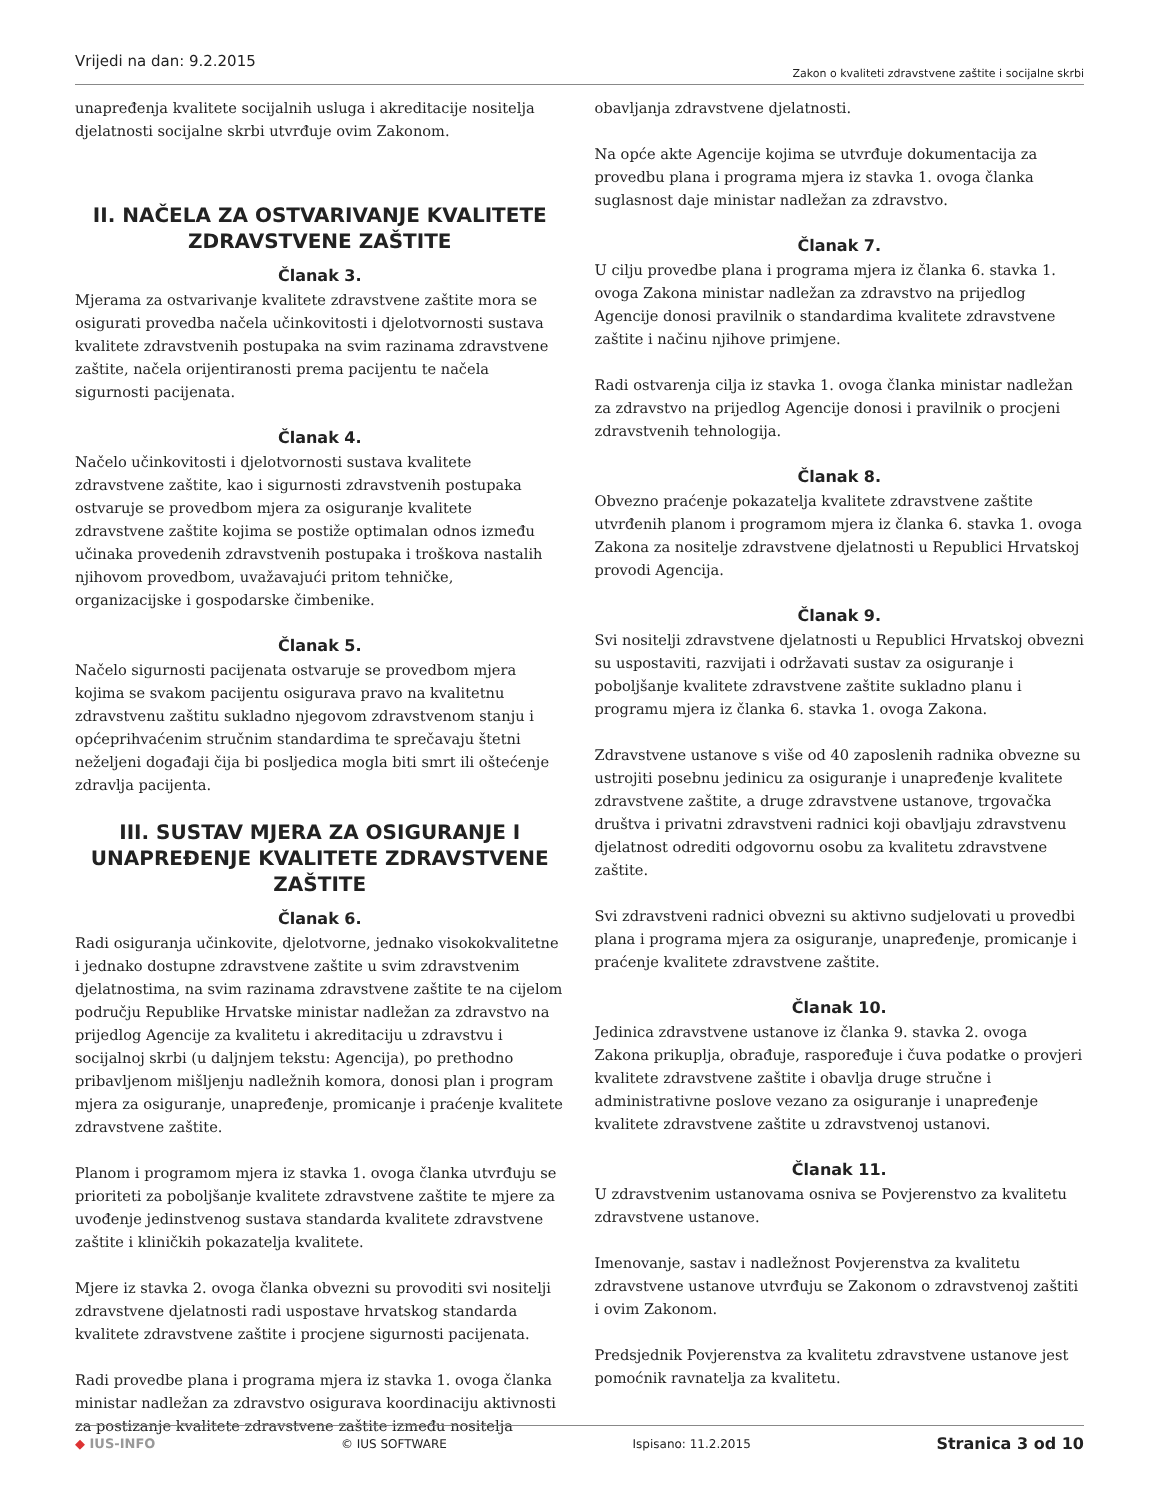Vrijedi na dan: 9.2.2015
Zakon o kvaliteti zdravstvene zaštite i socijalne skrbi
unapređenja kvalitete socijalnih usluga i akreditacije nositelja djelatnosti socijalne skrbi utvrđuje ovim Zakonom.
II. NAČELA ZA OSTVARIVANJE KVALITETE ZDRAVSTVENE ZAŠTITE
Članak 3.
Mjerama za ostvarivanje kvalitete zdravstvene zaštite mora se osigurati provedba načela učinkovitosti i djelotvornosti sustava kvalitete zdravstvenih postupaka na svim razinama zdravstvene zaštite, načela orijentiranosti prema pacijentu te načela sigurnosti pacijenata.
Članak 4.
Načelo učinkovitosti i djelotvornosti sustava kvalitete zdravstvene zaštite, kao i sigurnosti zdravstvenih postupaka ostvaruje se provedbom mjera za osiguranje kvalitete zdravstvene zaštite kojima se postiže optimalan odnos između učinaka provedenih zdravstvenih postupaka i troškova nastalih njihovom provedbom, uvažavajući pritom tehničke, organizacijske i gospodarske čimbenike.
Članak 5.
Načelo sigurnosti pacijenata ostvaruje se provedbom mjera kojima se svakom pacijentu osigurava pravo na kvalitetnu zdravstvenu zaštitu sukladno njegovom zdravstvenom stanju i općeprihvaćenim stručnim standardima te sprečavaju štetni neželjeni događaji čija bi posljedica mogla biti smrt ili oštećenje zdravlja pacijenta.
III. SUSTAV MJERA ZA OSIGURANJE I UNAPREĐENJE KVALITETE ZDRAVSTVENE ZAŠTITE
Članak 6.
Radi osiguranja učinkovite, djelotvorne, jednako visokokvalitetne i jednako dostupne zdravstvene zaštite u svim zdravstvenim djelatnostima, na svim razinama zdravstvene zaštite te na cijelom području Republike Hrvatske ministar nadležan za zdravstvo na prijedlog Agencije za kvalitetu i akreditaciju u zdravstvu i socijalnoj skrbi (u daljnjem tekstu: Agencija), po prethodno pribavljenom mišljenju nadležnih komora, donosi plan i program mjera za osiguranje, unapređenje, promicanje i praćenje kvalitete zdravstvene zaštite.
Planom i programom mjera iz stavka 1. ovoga članka utvrđuju se prioriteti za poboljšanje kvalitete zdravstvene zaštite te mjere za uvođenje jedinstvenog sustava standarda kvalitete zdravstvene zaštite i kliničkih pokazatelja kvalitete.
Mjere iz stavka 2. ovoga članka obvezni su provoditi svi nositelji zdravstvene djelatnosti radi uspostave hrvatskog standarda kvalitete zdravstvene zaštite i procjene sigurnosti pacijenata.
Radi provedbe plana i programa mjera iz stavka 1. ovoga članka ministar nadležan za zdravstvo osigurava koordinaciju aktivnosti za postizanje kvalitete zdravstvene zaštite između nositelja
obavljanja zdravstvene djelatnosti.
Na opće akte Agencije kojima se utvrđuje dokumentacija za provedbu plana i programa mjera iz stavka 1. ovoga članka suglasnost daje ministar nadležan za zdravstvo.
Članak 7.
U cilju provedbe plana i programa mjera iz članka 6. stavka 1. ovoga Zakona ministar nadležan za zdravstvo na prijedlog Agencije donosi pravilnik o standardima kvalitete zdravstvene zaštite i načinu njihove primjene.
Radi ostvarenja cilja iz stavka 1. ovoga članka ministar nadležan za zdravstvo na prijedlog Agencije donosi i pravilnik o procjeni zdravstvenih tehnologija.
Članak 8.
Obvezno praćenje pokazatelja kvalitete zdravstvene zaštite utvrđenih planom i programom mjera iz članka 6. stavka 1. ovoga Zakona za nositelje zdravstvene djelatnosti u Republici Hrvatskoj provodi Agencija.
Članak 9.
Svi nositelji zdravstvene djelatnosti u Republici Hrvatskoj obvezni su uspostaviti, razvijati i održavati sustav za osiguranje i poboljšanje kvalitete zdravstvene zaštite sukladno planu i programu mjera iz članka 6. stavka 1. ovoga Zakona.
Zdravstvene ustanove s više od 40 zaposlenih radnika obvezne su ustrojiti posebnu jedinicu za osiguranje i unapređenje kvalitete zdravstvene zaštite, a druge zdravstvene ustanove, trgovačka društva i privatni zdravstveni radnici koji obavljaju zdravstvenu djelatnost odrediti odgovornu osobu za kvalitetu zdravstvene zaštite.
Svi zdravstveni radnici obvezni su aktivno sudjelovati u provedbi plana i programa mjera za osiguranje, unapređenje, promicanje i praćenje kvalitete zdravstvene zaštite.
Članak 10.
Jedinica zdravstvene ustanove iz članka 9. stavka 2. ovoga Zakona prikuplja, obrađuje, raspoređuje i čuva podatke o provjeri kvalitete zdravstvene zaštite i obavlja druge stručne i administrativne poslove vezano za osiguranje i unapređenje kvalitete zdravstvene zaštite u zdravstvenoj ustanovi.
Članak 11.
U zdravstvenim ustanovama osniva se Povjerenstvo za kvalitetu zdravstvene ustanove.
Imenovanje, sastav i nadležnost Povjerenstva za kvalitetu zdravstvene ustanove utvrđuju se Zakonom o zdravstvenoj zaštiti i ovim Zakonom.
Predsjednik Povjerenstva za kvalitetu zdravstvene ustanove jest pomoćnik ravnatelja za kvalitetu.
◆ IUS-INFO © IUS SOFTWARE Ispisano: 11.2.2015
Stranica 3 od 10